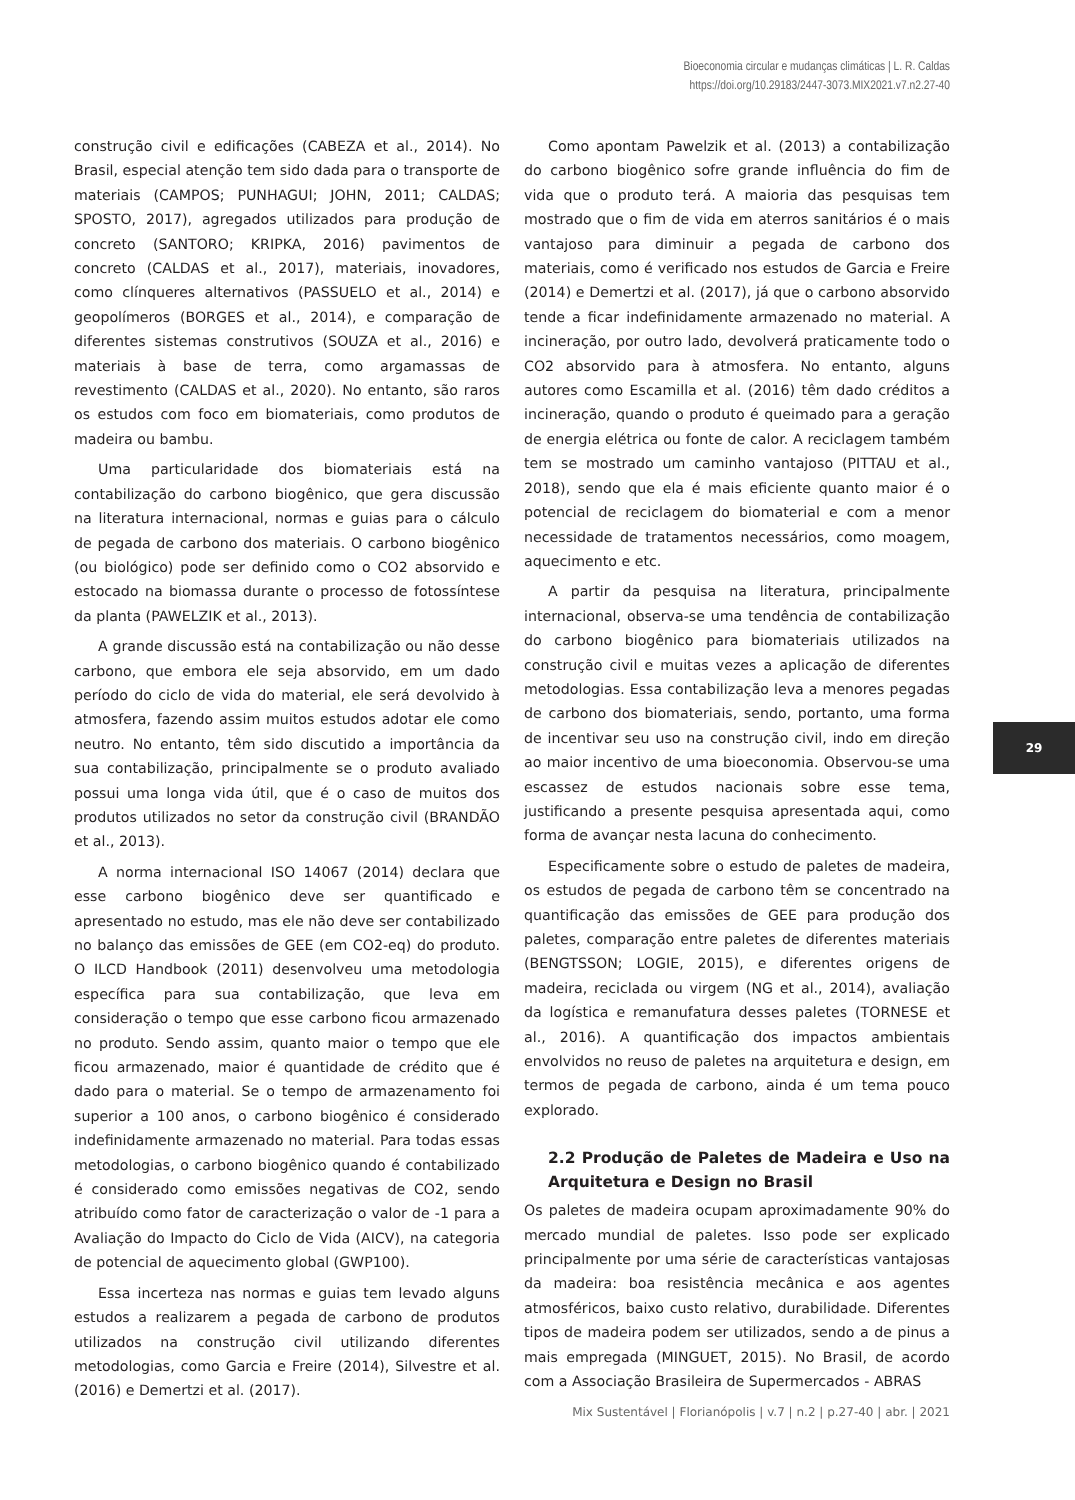Bioeconomia circular e mudanças climáticas | L. R. Caldas
https://doi.org/10.29183/2447-3073.MIX2021.v7.n2.27-40
construção civil e edificações (CABEZA et al., 2014). No Brasil, especial atenção tem sido dada para o transporte de materiais (CAMPOS; PUNHAGUI; JOHN, 2011; CALDAS; SPOSTO, 2017), agregados utilizados para produção de concreto (SANTORO; KRIPKA, 2016) pavimentos de concreto (CALDAS et al., 2017), materiais, inovadores, como clínqueres alternativos (PASSUELO et al., 2014) e geopolímeros (BORGES et al., 2014), e comparação de diferentes sistemas construtivos (SOUZA et al., 2016) e materiais à base de terra, como argamassas de revestimento (CALDAS et al., 2020). No entanto, são raros os estudos com foco em biomateriais, como produtos de madeira ou bambu.
Uma particularidade dos biomateriais está na contabilização do carbono biogênico, que gera discussão na literatura internacional, normas e guias para o cálculo de pegada de carbono dos materiais. O carbono biogênico (ou biológico) pode ser definido como o CO2 absorvido e estocado na biomassa durante o processo de fotossíntese da planta (PAWELZIK et al., 2013).
A grande discussão está na contabilização ou não desse carbono, que embora ele seja absorvido, em um dado período do ciclo de vida do material, ele será devolvido à atmosfera, fazendo assim muitos estudos adotar ele como neutro. No entanto, têm sido discutido a importância da sua contabilização, principalmente se o produto avaliado possui uma longa vida útil, que é o caso de muitos dos produtos utilizados no setor da construção civil (BRANDÃO et al., 2013).
A norma internacional ISO 14067 (2014) declara que esse carbono biogênico deve ser quantificado e apresentado no estudo, mas ele não deve ser contabilizado no balanço das emissões de GEE (em CO2-eq) do produto. O ILCD Handbook (2011) desenvolveu uma metodologia específica para sua contabilização, que leva em consideração o tempo que esse carbono ficou armazenado no produto. Sendo assim, quanto maior o tempo que ele ficou armazenado, maior é quantidade de crédito que é dado para o material. Se o tempo de armazenamento foi superior a 100 anos, o carbono biogênico é considerado indefinidamente armazenado no material. Para todas essas metodologias, o carbono biogênico quando é contabilizado é considerado como emissões negativas de CO2, sendo atribuído como fator de caracterização o valor de -1 para a Avaliação do Impacto do Ciclo de Vida (AICV), na categoria de potencial de aquecimento global (GWP100).
Essa incerteza nas normas e guias tem levado alguns estudos a realizarem a pegada de carbono de produtos utilizados na construção civil utilizando diferentes metodologias, como Garcia e Freire (2014), Silvestre et al. (2016) e Demertzi et al. (2017).
Como apontam Pawelzik et al. (2013) a contabilização do carbono biogênico sofre grande influência do fim de vida que o produto terá. A maioria das pesquisas tem mostrado que o fim de vida em aterros sanitários é o mais vantajoso para diminuir a pegada de carbono dos materiais, como é verificado nos estudos de Garcia e Freire (2014) e Demertzi et al. (2017), já que o carbono absorvido tende a ficar indefinidamente armazenado no material. A incineração, por outro lado, devolverá praticamente todo o CO2 absorvido para à atmosfera. No entanto, alguns autores como Escamilla et al. (2016) têm dado créditos a incineração, quando o produto é queimado para a geração de energia elétrica ou fonte de calor. A reciclagem também tem se mostrado um caminho vantajoso (PITTAU et al., 2018), sendo que ela é mais eficiente quanto maior é o potencial de reciclagem do biomaterial e com a menor necessidade de tratamentos necessários, como moagem, aquecimento e etc.
A partir da pesquisa na literatura, principalmente internacional, observa-se uma tendência de contabilização do carbono biogênico para biomateriais utilizados na construção civil e muitas vezes a aplicação de diferentes metodologias. Essa contabilização leva a menores pegadas de carbono dos biomateriais, sendo, portanto, uma forma de incentivar seu uso na construção civil, indo em direção ao maior incentivo de uma bioeconomia. Observou-se uma escassez de estudos nacionais sobre esse tema, justificando a presente pesquisa apresentada aqui, como forma de avançar nesta lacuna do conhecimento.
Especificamente sobre o estudo de paletes de madeira, os estudos de pegada de carbono têm se concentrado na quantificação das emissões de GEE para produção dos paletes, comparação entre paletes de diferentes materiais (BENGTSSON; LOGIE, 2015), e diferentes origens de madeira, reciclada ou virgem (NG et al., 2014), avaliação da logística e remanufatura desses paletes (TORNESE et al., 2016). A quantificação dos impactos ambientais envolvidos no reuso de paletes na arquitetura e design, em termos de pegada de carbono, ainda é um tema pouco explorado.
2.2 Produção de Paletes de Madeira e Uso na Arquitetura e Design no Brasil
Os paletes de madeira ocupam aproximadamente 90% do mercado mundial de paletes. Isso pode ser explicado principalmente por uma série de características vantajosas da madeira: boa resistência mecânica e aos agentes atmosféricos, baixo custo relativo, durabilidade. Diferentes tipos de madeira podem ser utilizados, sendo a de pinus a mais empregada (MINGUET, 2015). No Brasil, de acordo com a Associação Brasileira de Supermercados - ABRAS
29
Mix Sustentável | Florianópolis | v.7 | n.2 | p.27-40 | abr. | 2021